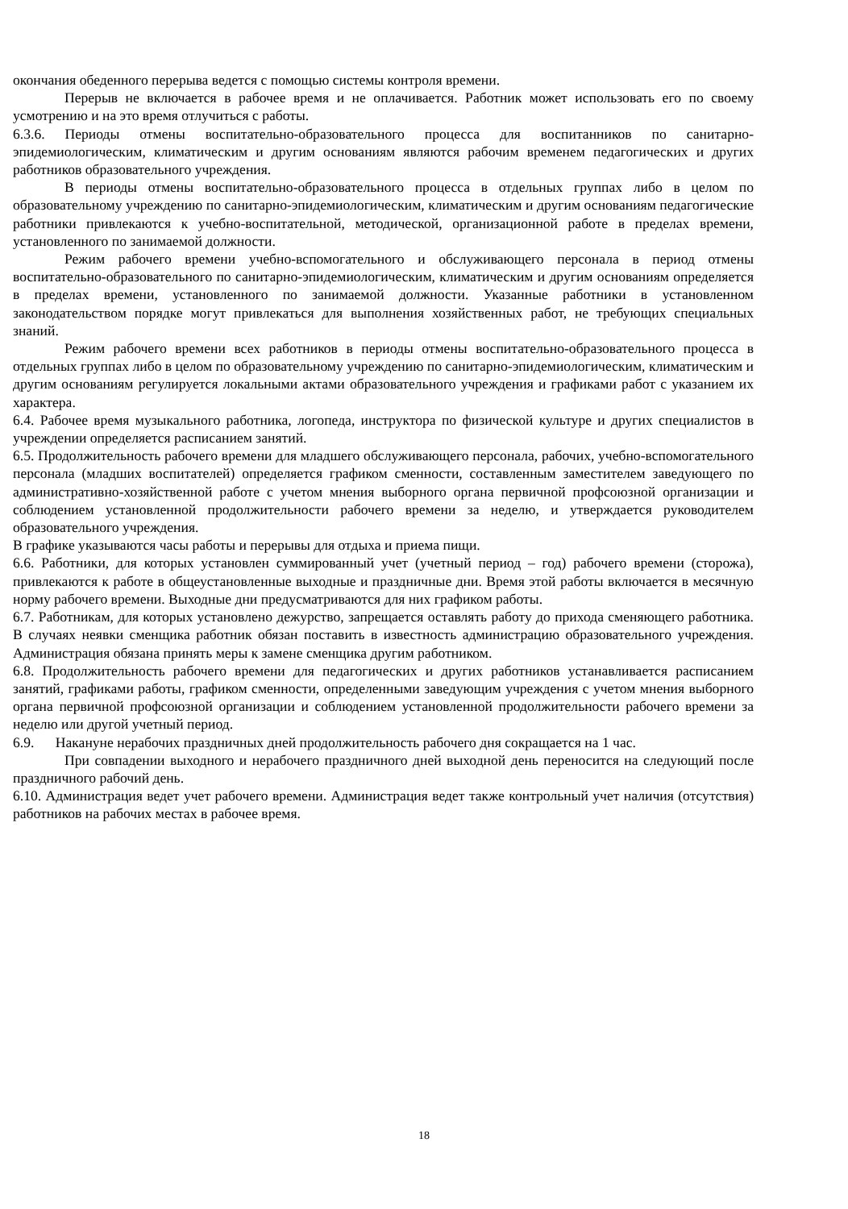окончания обеденного перерыва ведется с помощью системы контроля времени.
Перерыв не включается в рабочее время и не оплачивается. Работник может использовать его по своему усмотрению и на это время отлучиться с работы.
6.3.6. Периоды отмены воспитательно-образовательного процесса для воспитанников по санитарно-эпидемиологическим, климатическим и другим основаниям являются рабочим временем педагогических и других работников образовательного учреждения.
В периоды отмены воспитательно-образовательного процесса в отдельных группах либо в целом по образовательному учреждению по санитарно-эпидемиологическим, климатическим и другим основаниям педагогические работники привлекаются к учебно-воспитательной, методической, организационной работе в пределах времени, установленного по занимаемой должности.
Режим рабочего времени учебно-вспомогательного и обслуживающего персонала в период отмены воспитательно-образовательного по санитарно-эпидемиологическим, климатическим и другим основаниям определяется в пределах времени, установленного по занимаемой должности. Указанные работники в установленном законодательством порядке могут привлекаться для выполнения хозяйственных работ, не требующих специальных знаний.
Режим рабочего времени всех работников в периоды отмены воспитательно-образовательного процесса в отдельных группах либо в целом по образовательному учреждению по санитарно-эпидемиологическим, климатическим и другим основаниям регулируется локальными актами образовательного учреждения и графиками работ с указанием их характера.
6.4. Рабочее время музыкального работника, логопеда, инструктора по физической культуре и других специалистов в учреждении определяется расписанием занятий.
6.5. Продолжительность рабочего времени для младшего обслуживающего персонала, рабочих, учебно-вспомогательного персонала (младших воспитателей) определяется графиком сменности, составленным заместителем заведующего по административно-хозяйственной работе с учетом мнения выборного органа первичной профсоюзной организации и соблюдением установленной продолжительности рабочего времени за неделю, и утверждается руководителем образовательного учреждения.
В графике указываются часы работы и перерывы для отдыха и приема пищи.
6.6. Работники, для которых установлен суммированный учет (учетный период – год) рабочего времени (сторожа), привлекаются к работе в общеустановленные выходные и праздничные дни. Время этой работы включается в месячную норму рабочего времени. Выходные дни предусматриваются для них графиком работы.
6.7. Работникам, для которых установлено дежурство, запрещается оставлять работу до прихода сменяющего работника. В случаях неявки сменщика работник обязан поставить в известность администрацию образовательного учреждения. Администрация обязана принять меры к замене сменщика другим работником.
6.8. Продолжительность рабочего времени для педагогических и других работников устанавливается расписанием занятий, графиками работы, графиком сменности, определенными заведующим учреждения с учетом мнения выборного органа первичной профсоюзной организации и соблюдением установленной продолжительности рабочего времени за неделю или другой учетный период.
6.9. Накануне нерабочих праздничных дней продолжительность рабочего дня сокращается на 1 час.
При совпадении выходного и нерабочего праздничного дней выходной день переносится на следующий после праздничного рабочий день.
6.10. Администрация ведет учет рабочего времени. Администрация ведет также контрольный учет наличия (отсутствия) работников на рабочих местах в рабочее время.
18